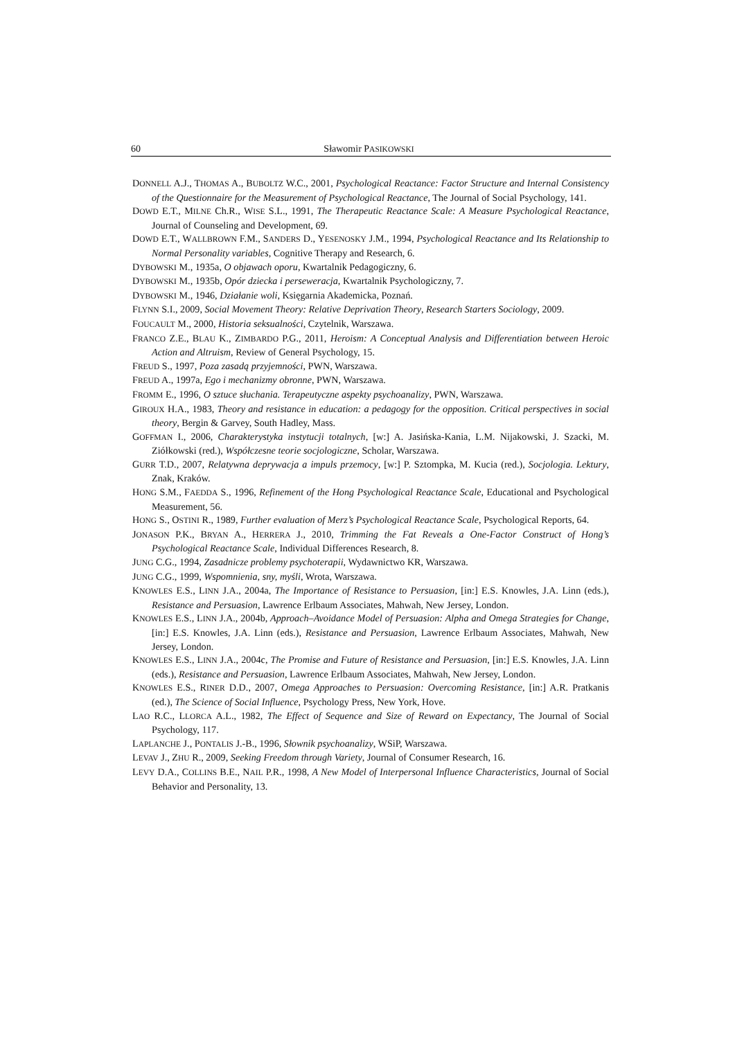60 Sławomir PASIKOWSKI
DONNELL A.J., THOMAS A., BUBOLTZ W.C., 2001, Psychological Reactance: Factor Structure and Internal Consistency of the Questionnaire for the Measurement of Psychological Reactance, The Journal of Social Psychology, 141.
DOWD E.T., MILNE Ch.R., WISE S.L., 1991, The Therapeutic Reactance Scale: A Measure Psychological Reactance, Journal of Counseling and Development, 69.
DOWD E.T., WALLBROWN F.M., SANDERS D., YESENOSKY J.M., 1994, Psychological Reactance and Its Relationship to Normal Personality variables, Cognitive Therapy and Research, 6.
DYBOWSKI M., 1935a, O objawach oporu, Kwartalnik Pedagogiczny, 6.
DYBOWSKI M., 1935b, Opór dziecka i perseweracja, Kwartalnik Psychologiczny, 7.
DYBOWSKI M., 1946, Działanie woli, Księgarnia Akademicka, Poznań.
FLYNN S.I., 2009, Social Movement Theory: Relative Deprivation Theory, Research Starters Sociology, 2009.
FOUCAULT M., 2000, Historia seksualności, Czytelnik, Warszawa.
FRANCO Z.E., BLAU K., ZIMBARDO P.G., 2011, Heroism: A Conceptual Analysis and Differentiation between Heroic Action and Altruism, Review of General Psychology, 15.
FREUD S., 1997, Poza zasadą przyjemności, PWN, Warszawa.
FREUD A., 1997a, Ego i mechanizmy obronne, PWN, Warszawa.
FROMM E., 1996, O sztuce słuchania. Terapeutyczne aspekty psychoanalizy, PWN, Warszawa.
GIROUX H.A., 1983, Theory and resistance in education: a pedagogy for the opposition. Critical perspectives in social theory, Bergin & Garvey, South Hadley, Mass.
GOFFMAN I., 2006, Charakterystyka instytucji totalnych, [w:] A. Jasińska-Kania, L.M. Nijakowski, J. Szacki, M. Ziółkowski (red.), Współczesne teorie socjologiczne, Scholar, Warszawa.
GURR T.D., 2007, Relatywna deprywacja a impuls przemocy, [w:] P. Sztompka, M. Kucia (red.), Socjologia. Lektury, Znak, Kraków.
HONG S.M., FAEDDA S., 1996, Refinement of the Hong Psychological Reactance Scale, Educational and Psychological Measurement, 56.
HONG S., OSTINI R., 1989, Further evaluation of Merz’s Psychological Reactance Scale, Psychological Reports, 64.
JONASON P.K., BRYAN A., HERRERA J., 2010, Trimming the Fat Reveals a One-Factor Construct of Hong’s Psychological Reactance Scale, Individual Differences Research, 8.
JUNG C.G., 1994, Zasadnicze problemy psychoterapii, Wydawnictwo KR, Warszawa.
JUNG C.G., 1999, Wspomnienia, sny, myśli, Wrota, Warszawa.
KNOWLES E.S., LINN J.A., 2004a, The Importance of Resistance to Persuasion, [in:] E.S. Knowles, J.A. Linn (eds.), Resistance and Persuasion, Lawrence Erlbaum Associates, Mahwah, New Jersey, London.
KNOWLES E.S., LINN J.A., 2004b, Approach–Avoidance Model of Persuasion: Alpha and Omega Strategies for Change, [in:] E.S. Knowles, J.A. Linn (eds.), Resistance and Persuasion, Lawrence Erlbaum Associates, Mahwah, New Jersey, London.
KNOWLES E.S., LINN J.A., 2004c, The Promise and Future of Resistance and Persuasion, [in:] E.S. Knowles, J.A. Linn (eds.), Resistance and Persuasion, Lawrence Erlbaum Associates, Mahwah, New Jersey, London.
KNOWLES E.S., RINER D.D., 2007, Omega Approaches to Persuasion: Overcoming Resistance, [in:] A.R. Pratkanis (ed.), The Science of Social Influence, Psychology Press, New York, Hove.
LAO R.C., LLORCA A.L., 1982, The Effect of Sequence and Size of Reward on Expectancy, The Journal of Social Psychology, 117.
LAPLANCHE J., PONTALIS J.-B., 1996, Słownik psychoanalizy, WSiP, Warszawa.
LEVAV J., ZHU R., 2009, Seeking Freedom through Variety, Journal of Consumer Research, 16.
LEVY D.A., COLLINS B.E., NAIL P.R., 1998, A New Model of Interpersonal Influence Characteristics, Journal of Social Behavior and Personality, 13.